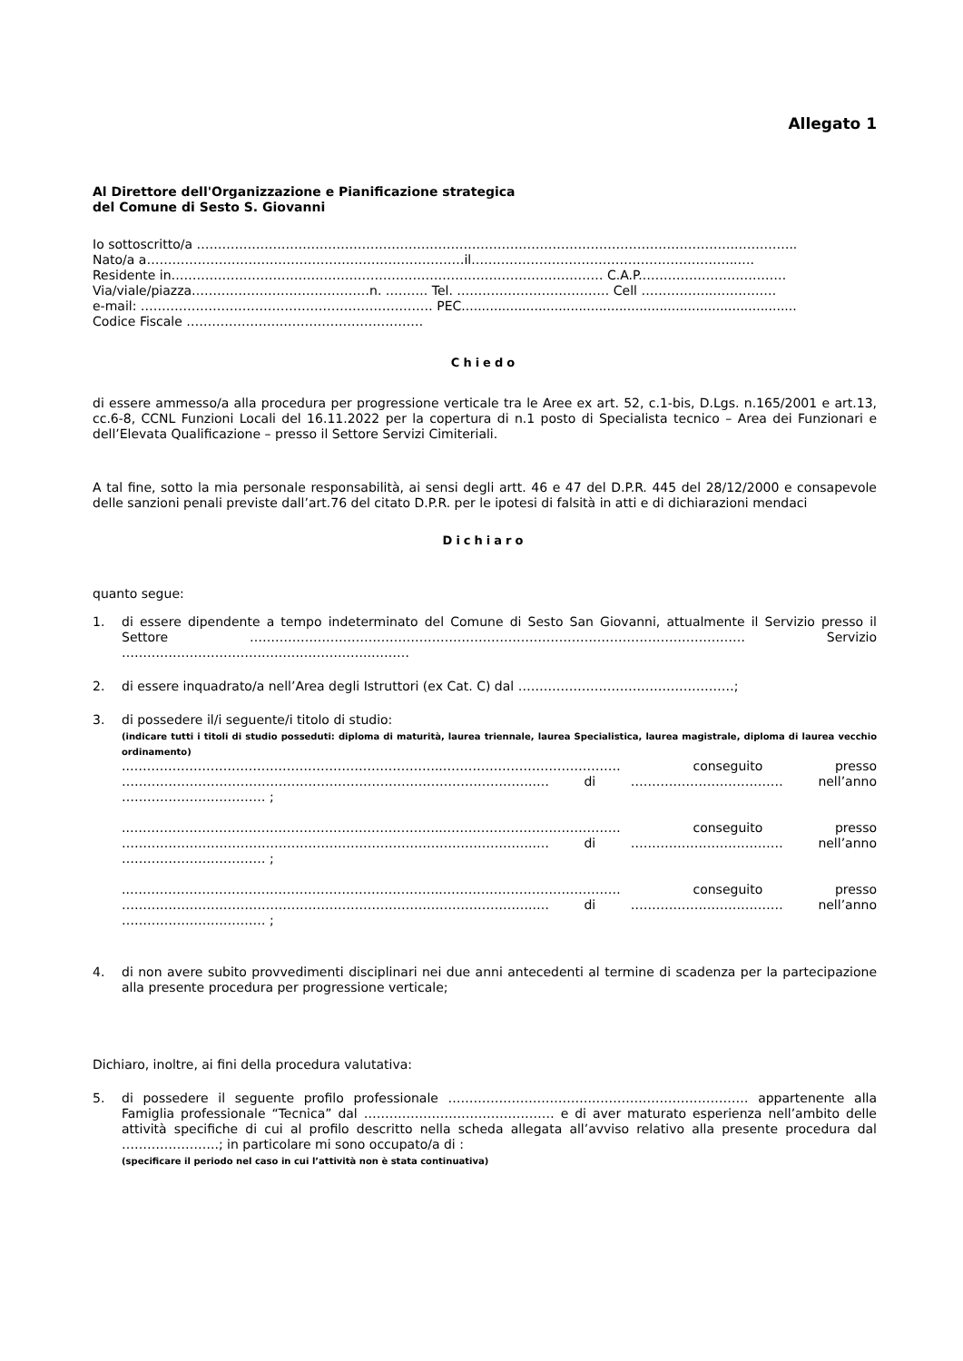Allegato 1
Al Direttore dell'Organizzazione e Pianificazione strategica
del Comune di Sesto S. Giovanni
Io sottoscritto/a ………………………………………………………………………………………………………………..…………..
Nato/a a…………………………………………………………………il.……………………………………………………..….
Residente in………………………………………………………………………………………… C.A.P..……………………………
Via/viale/piazza……………………………………n. ………. Tel. ……………………………… Cell ……………..……………
e-mail: …………………………………………………………… PEC...................................................................................
Codice Fiscale …………………..……………………………
Chiedo
di essere ammesso/a alla procedura per progressione verticale tra le Aree ex art. 52, c.1-bis, D.Lgs. n.165/2001 e art.13, cc.6-8, CCNL Funzioni Locali del 16.11.2022 per la copertura di n.1 posto di Specialista tecnico – Area dei Funzionari e dell’Elevata Qualificazione – presso il Settore Servizi Cimiteriali.
A tal fine, sotto la mia personale responsabilità, ai sensi degli artt. 46 e 47 del D.P.R. 445 del 28/12/2000 e consapevole delle sanzioni penali previste dall’art.76 del citato D.P.R. per le ipotesi di falsità in atti e di dichiarazioni mendaci
Dichiaro
quanto segue:
1. di essere dipendente a tempo indeterminato del Comune di Sesto San Giovanni, attualmente il Servizio presso il Settore ……………………………………………………………………………………………………… Servizio …………………………………………………..………
2. di essere inquadrato/a nell’Area degli Istruttori (ex Cat. C) dal ……………………………………………;
3. di possedere il/i seguente/i titolo di studio:
(indicare tutti i titoli di studio posseduti: diploma di maturità, laurea triennale, laurea Specialistica, laurea magistrale, diploma di laurea vecchio ordinamento)
..………………………………………………………………..…………………………………… conseguito presso ……………………………………………………………………………………..… di ……………………………… nell’anno ………………….………… ;
..………………………………………………………………..…………………………………… conseguito presso ……………………………………………………………………………………..… di ……………………………… nell’anno ………………….………… ;
..………………………………………………………………..…………………………………… conseguito presso ……………………………………………………………………………………..… di ……………………………… nell’anno ………………….………… ;
4. di non avere subito provvedimenti disciplinari nei due anni antecedenti al termine di scadenza per la partecipazione alla presente procedura per progressione verticale;
Dichiaro, inoltre, ai fini della procedura valutativa:
5. di possedere il seguente profilo professionale ……………………………..……………………………… appartenente alla Famiglia professionale “Tecnica” dal ……………………………………… e di aver maturato esperienza nell’ambito delle attività specifiche di cui al profilo descritto nella scheda allegata all’avviso relativo alla presente procedura dal …………………..; in particolare mi sono occupato/a di :
(specificare il periodo nel caso in cui l’attività non è stata continuativa)